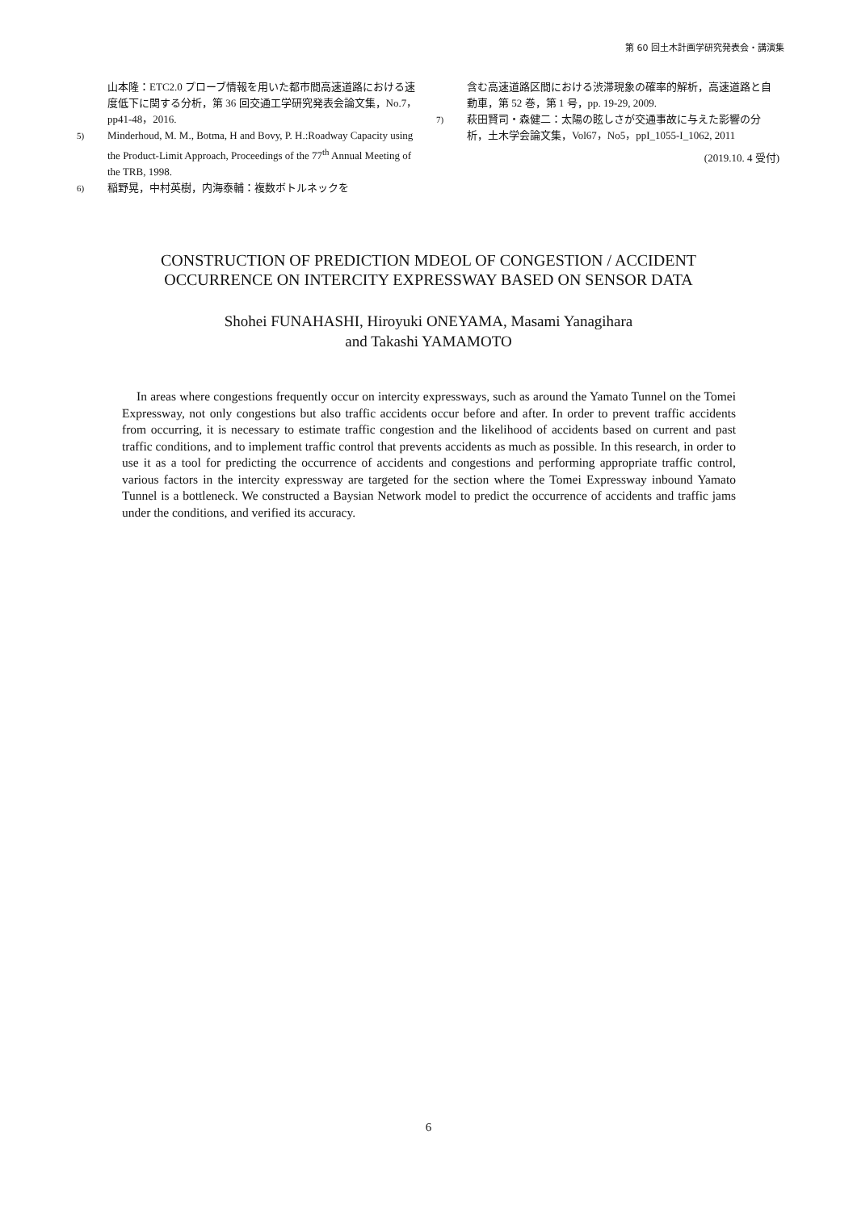第 60 回土木計画学研究発表会・講演集
山本隆：ETC2.0 プローブ情報を用いた都市間高速道路における速度低下に関する分析，第 36 回交通工学研究発表会論文集，No.7，pp41-48，2016.
5) Minderhoud, M. M., Botma, H and Bovy, P. H.:Roadway Capacity using the Product-Limit Approach, Proceedings of the 77<sup>th</sup> Annual Meeting of the TRB, 1998.
6) 稲野晃，中村英樹，内海泰輔：複数ボトルネックを
含む高速道路区間における渋滞現象の確率的解析，高速道路と自動車，第 52 巻，第 1 号，pp. 19-29, 2009.
7) 萩田賢司・森健二：太陽の眩しさが交通事故に与えた影響の分析，土木学会論文集，Vol67，No5，ppI_1055-I_1062, 2011
(2019.10. 4 受付)
CONSTRUCTION OF PREDICTION MDEOL OF CONGESTION / ACCIDENT
OCCURRENCE ON INTERCITY EXPRESSWAY BASED ON SENSOR DATA
Shohei FUNAHASHI, Hiroyuki ONEYAMA, Masami Yanagihara
and Takashi YAMAMOTO
In areas where congestions frequently occur on intercity expressways, such as around the Yamato Tunnel on the Tomei Expressway, not only congestions but also traffic accidents occur before and after. In order to prevent traffic accidents from occurring, it is necessary to estimate traffic congestion and the likelihood of accidents based on current and past traffic conditions, and to implement traffic control that prevents accidents as much as possible. In this research, in order to use it as a tool for predicting the occurrence of accidents and congestions and performing appropriate traffic control, various factors in the intercity expressway are targeted for the section where the Tomei Expressway inbound Yamato Tunnel is a bottleneck. We constructed a Baysian Network model to predict the occurrence of accidents and traffic jams under the conditions, and verified its accuracy.
6